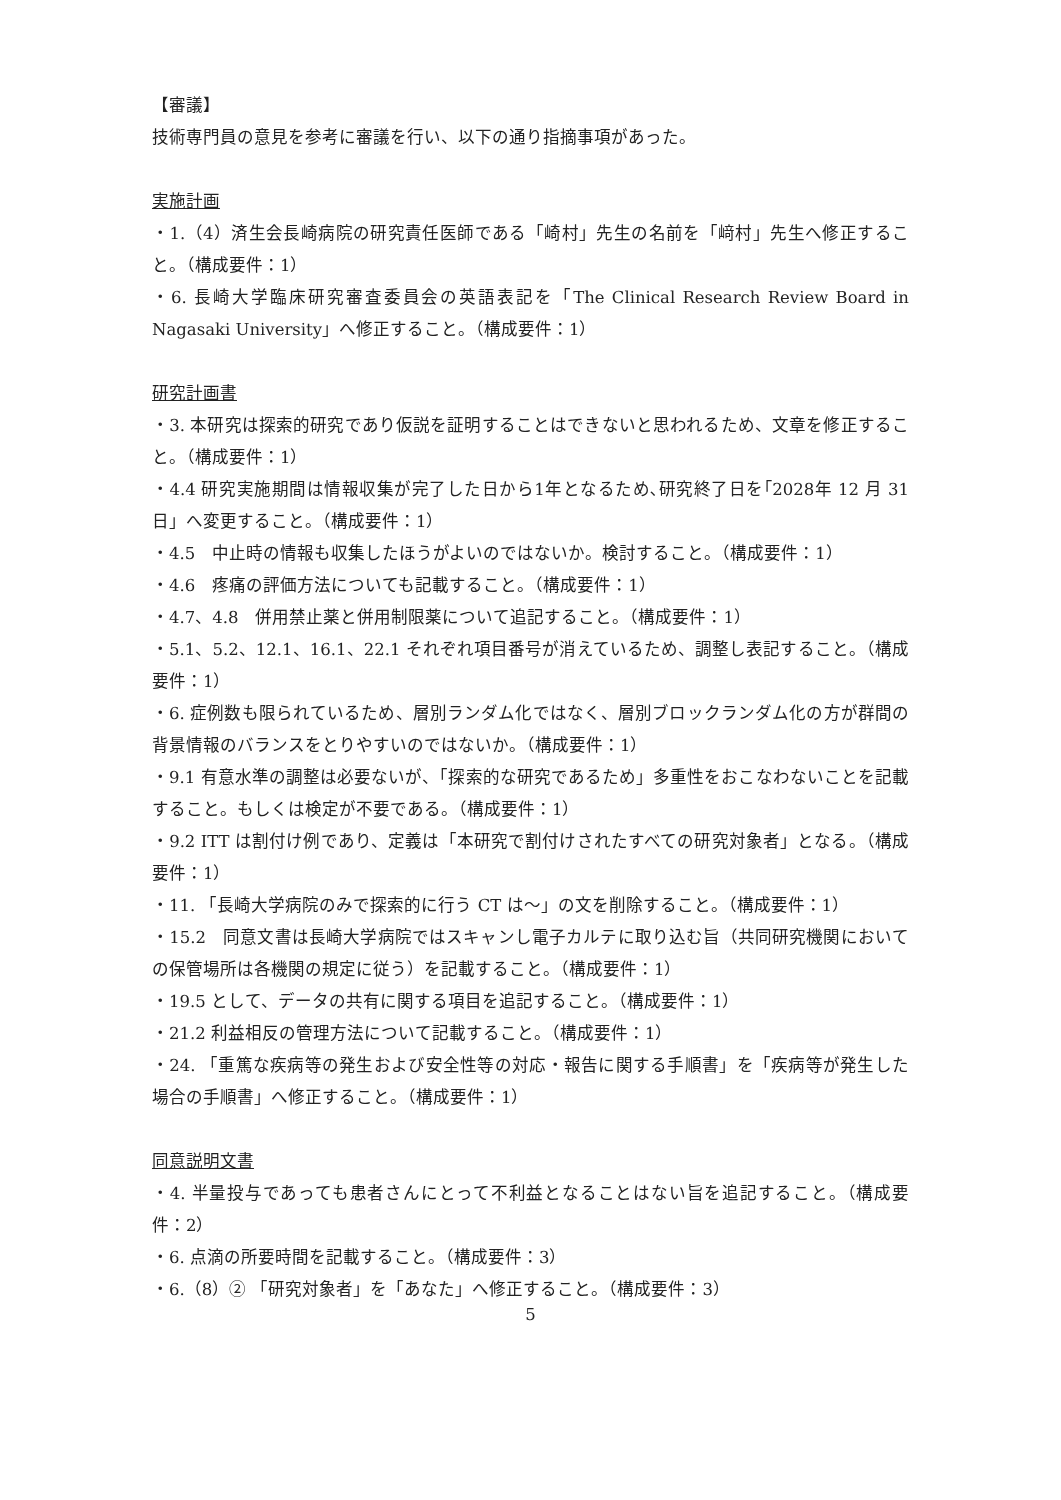【審議】
技術専門員の意見を参考に審議を行い、以下の通り指摘事項があった。
実施計画
・1.（4）済生会長崎病院の研究責任医師である「崎村」先生の名前を「﨑村」先生へ修正すること。（構成要件：1）
・6. 長崎大学臨床研究審査委員会の英語表記を「The Clinical Research Review Board in Nagasaki University」へ修正すること。（構成要件：1）
研究計画書
・3. 本研究は探索的研究であり仮説を証明することはできないと思われるため、文章を修正すること。（構成要件：1）
・4.4 研究実施期間は情報収集が完了した日から1年となるため､研究終了日を｢2028年 12 月 31 日」へ変更すること。（構成要件：1）
・4.5　中止時の情報も収集したほうがよいのではないか。検討すること。（構成要件：1）
・4.6　疼痛の評価方法についても記載すること。（構成要件：1）
・4.7、4.8　併用禁止薬と併用制限薬について追記すること。（構成要件：1）
・5.1、5.2、12.1、16.1、22.1 それぞれ項目番号が消えているため、調整し表記すること。（構成要件：1）
・6. 症例数も限られているため、層別ランダム化ではなく、層別ブロックランダム化の方が群間の背景情報のバランスをとりやすいのではないか。（構成要件：1）
・9.1 有意水準の調整は必要ないが、「探索的な研究であるため」多重性をおこなわないことを記載すること。もしくは検定が不要である。（構成要件：1）
・9.2 ITT は割付け例であり、定義は「本研究で割付けされたすべての研究対象者」となる。（構成要件：1）
・11. 「長崎大学病院のみで探索的に行う CT は～」の文を削除すること。（構成要件：1）
・15.2　同意文書は長崎大学病院ではスキャンし電子カルテに取り込む旨（共同研究機関においての保管場所は各機関の規定に従う）を記載すること。（構成要件：1）
・19.5 として、データの共有に関する項目を追記すること。（構成要件：1）
・21.2 利益相反の管理方法について記載すること。（構成要件：1）
・24. 「重篤な疾病等の発生および安全性等の対応・報告に関する手順書」を「疾病等が発生した場合の手順書」へ修正すること。（構成要件：1）
同意説明文書
・4. 半量投与であっても患者さんにとって不利益となることはない旨を追記すること。（構成要件：2）
・6. 点滴の所要時間を記載すること。（構成要件：3）
・6.（8）② 「研究対象者」を「あなた」へ修正すること。（構成要件：3）
5